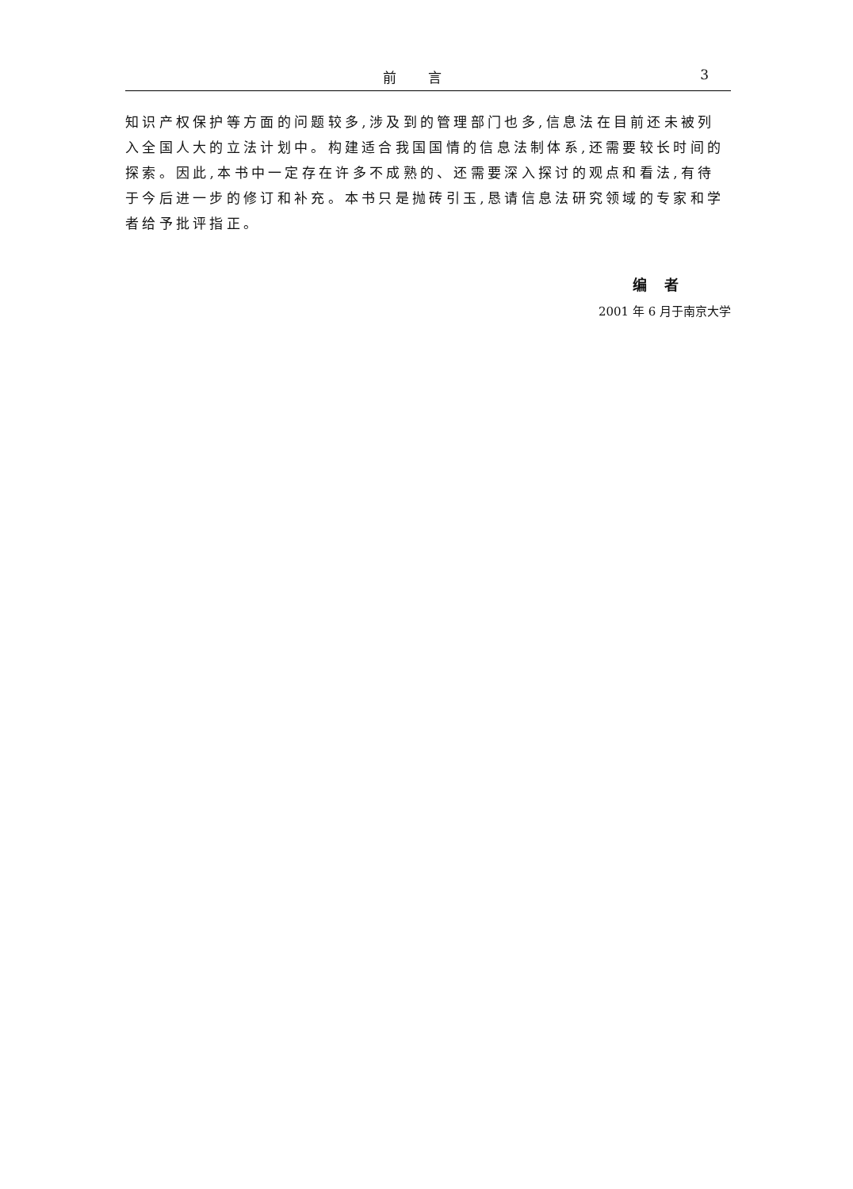前言 3
知识产权保护等方面的问题较多,涉及到的管理部门也多,信息法在目前还未被列入全国人大的立法计划中。构建适合我国国情的信息法制体系,还需要较长时间的探索。因此,本书中一定存在许多不成熟的、还需要深入探讨的观点和看法,有待于今后进一步的修订和补充。本书只是抛砖引玉,恳请信息法研究领域的专家和学者给予批评指正。
编者
2001 年 6 月于南京大学